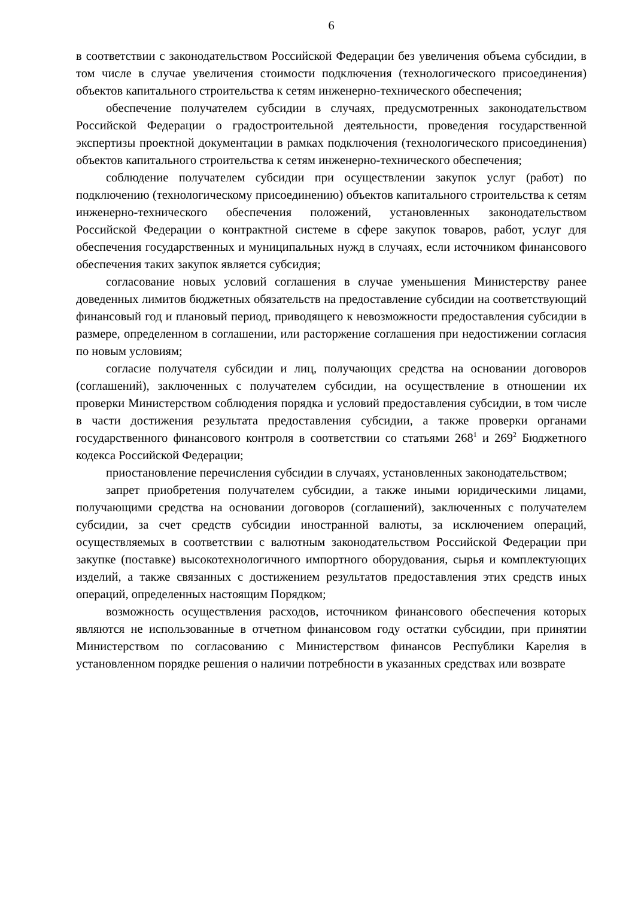6
в соответствии с законодательством Российской Федерации без увеличения объема субсидии, в том числе в случае увеличения стоимости подключения (технологического присоединения) объектов капитального строительства к сетям инженерно-технического обеспечения;
обеспечение получателем субсидии в случаях, предусмотренных законодательством Российской Федерации о градостроительной деятельности, проведения государственной экспертизы проектной документации в рамках подключения (технологического присоединения) объектов капитального строительства к сетям инженерно-технического обеспечения;
соблюдение получателем субсидии при осуществлении закупок услуг (работ) по подключению (технологическому присоединению) объектов капитального строительства к сетям инженерно-технического обеспечения положений, установленных законодательством Российской Федерации о контрактной системе в сфере закупок товаров, работ, услуг для обеспечения государственных и муниципальных нужд в случаях, если источником финансового обеспечения таких закупок является субсидия;
согласование новых условий соглашения в случае уменьшения Министерству ранее доведенных лимитов бюджетных обязательств на предоставление субсидии на соответствующий финансовый год и плановый период, приводящего к невозможности предоставления субсидии в размере, определенном в соглашении, или расторжение соглашения при недостижении согласия по новым условиям;
согласие получателя субсидии и лиц, получающих средства на основании договоров (соглашений), заключенных с получателем субсидии, на осуществление в отношении их проверки Министерством соблюдения порядка и условий предоставления субсидии, в том числе в части достижения результата предоставления субсидии, а также проверки органами государственного финансового контроля в соответствии со статьями 268<sup>1</sup> и 269<sup>2</sup> Бюджетного кодекса Российской Федерации;
приостановление перечисления субсидии в случаях, установленных законодательством;
запрет приобретения получателем субсидии, а также иными юридическими лицами, получающими средства на основании договоров (соглашений), заключенных с получателем субсидии, за счет средств субсидии иностранной валюты, за исключением операций, осуществляемых в соответствии с валютным законодательством Российской Федерации при закупке (поставке) высокотехнологичного импортного оборудования, сырья и комплектующих изделий, а также связанных с достижением результатов предоставления этих средств иных операций, определенных настоящим Порядком;
возможность осуществления расходов, источником финансового обеспечения которых являются не использованные в отчетном финансовом году остатки субсидии, при принятии Министерством по согласованию с Министерством финансов Республики Карелия в установленном порядке решения о наличии потребности в указанных средствах или возврате